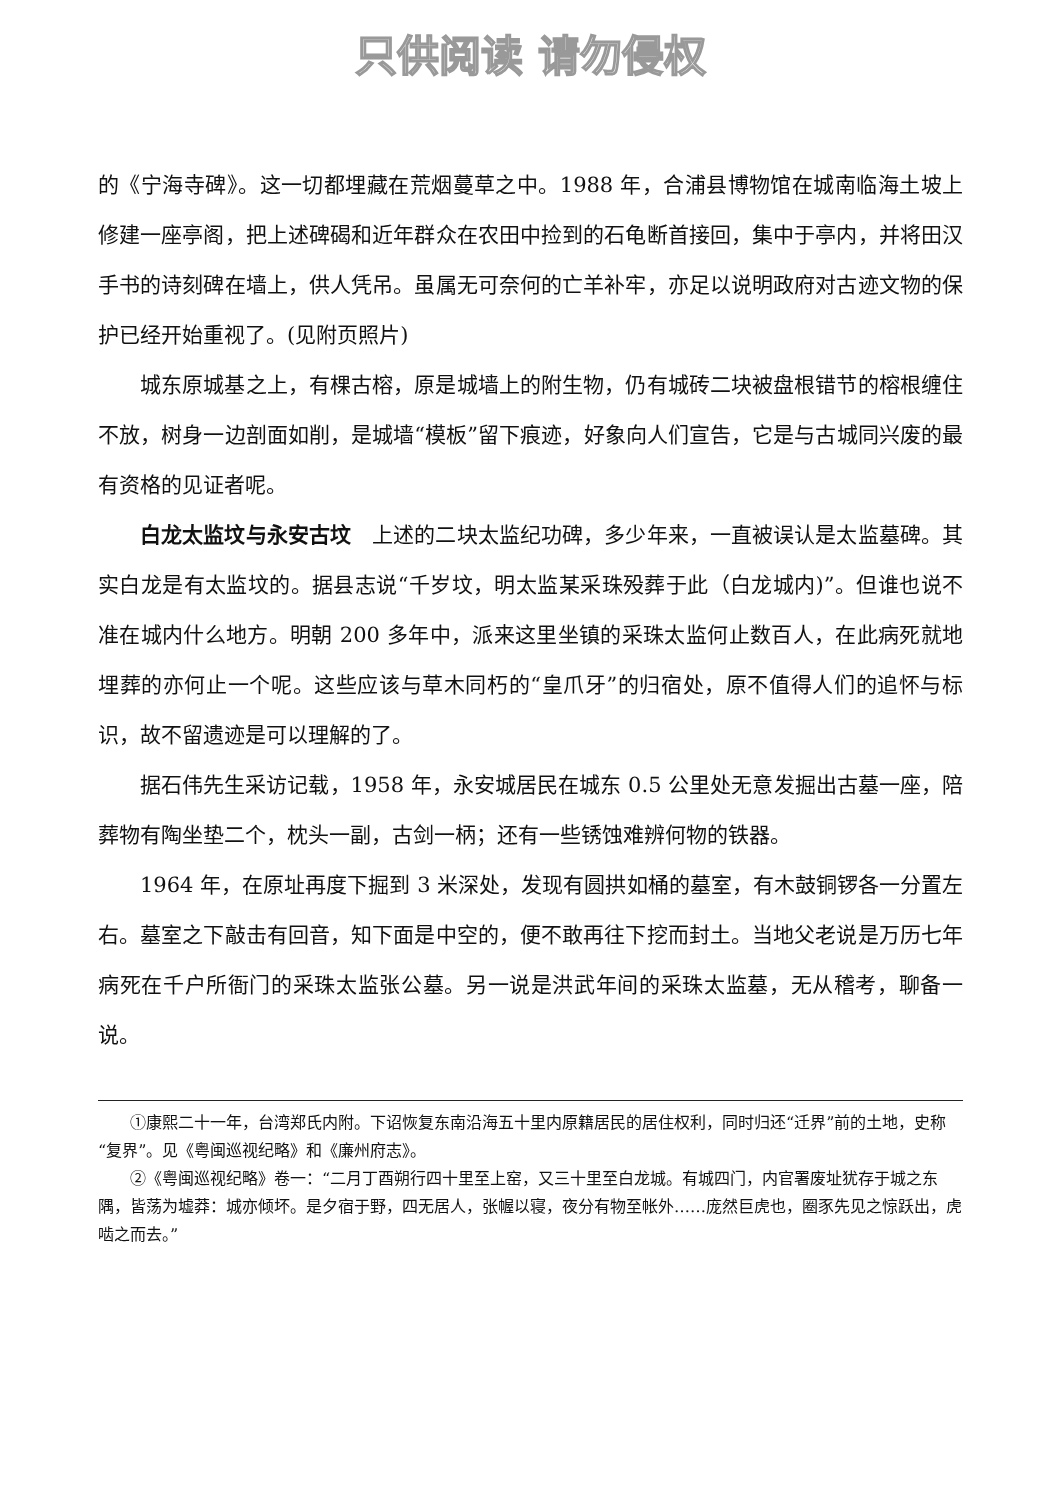只供阅读 请勿侵权
的《宁海寺碑》。这一切都埋藏在荒烟蔓草之中。1988 年，合浦县博物馆在城南临海土坡上修建一座亭阁，把上述碑碣和近年群众在农田中捡到的石龟断首接回，集中于亭内，并将田汉手书的诗刻碑在墙上，供人凭吊。虽属无可奈何的亡羊补牢，亦足以说明政府对古迹文物的保护已经开始重视了。(见附页照片)
城东原城基之上，有棵古榕，原是城墙上的附生物，仍有城砖二块被盘根错节的榕根缠住不放，树身一边剖面如削，是城墙“模板”留下痕迹，好象向人们宣告，它是与古城同兴废的最有资格的见证者呢。
白龙太监坟与永安古坟　上述的二块太监纪功碑，多少年来，一直被误认是太监墓碑。其实白龙是有太监坟的。据县志说“千岁坟，明太监某采珠殁葬于此（白龙城内)”。但谁也说不准在城内什么地方。明朝 200 多年中，派来这里坐镇的采珠太监何止数百人，在此病死就地埋葬的亦何止一个呢。这些应该与草木同朽的“皇爪牙”的归宿处，原不值得人们的追怀与标识，故不留遗迹是可以理解的了。
据石伟先生采访记载，1958 年，永安城居民在城东 0.5 公里处无意发掘出古墓一座，陪葬物有陶坐垫二个，枕头一副，古剑一柄；还有一些锈蚀难辨何物的铁器。
1964 年，在原址再度下掘到 3 米深处，发现有圆拱如桶的墓室，有木鼓铜锣各一分置左右。墓室之下敲击有回音，知下面是中空的，便不敢再往下挖而封土。当地父老说是万历七年病死在千户所衙门的采珠太监张公墓。另一说是洪武年间的采珠太监墓，无从稽考，聊备一说。
①康熙二十一年，台湾郑氏内附。下诏恢复东南沿海五十里内原籍居民的居住权利，同时归还“迁界”前的土地，史称“复界”。见《粤闽巡视纪略》和《廉州府志》。
②《粤闽巡视纪略》卷一：“二月丁酉朔行四十里至上窑，又三十里至白龙城。有城四门，内官署废址犹存于城之东隅，皆荡为墟莽：城亦倾坏。是夕宿于野，四无居人，张幄以寝，夜分有物至帐外……庞然巨虎也，圈豕先见之惊跃出，虎啮之而去。”